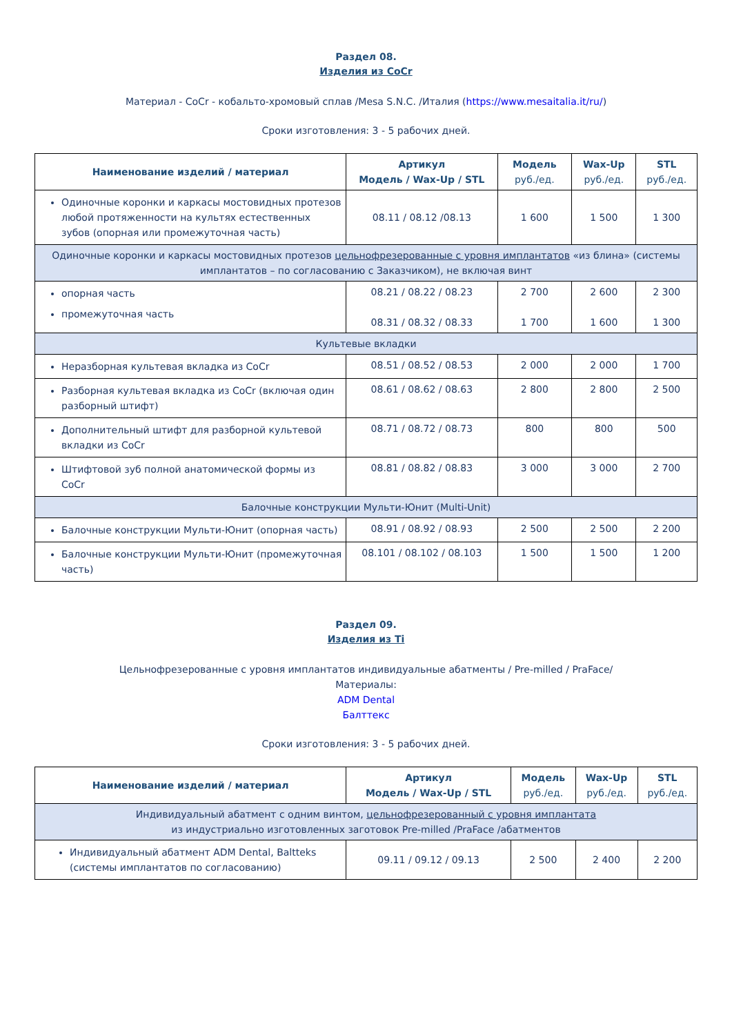Раздел 08.
Изделия из CoCr
Материал - CoCr - кобальто-хромовый сплав /Mesa S.N.C. /Италия (https://www.mesaitalia.it/ru/)
Сроки изготовления: 3 - 5 рабочих дней.
| Наименование изделий / материал | Артикул Модель / Wax-Up / STL | Модель руб./ед. | Wax-Up руб./ед. | STL руб./ед. |
| --- | --- | --- | --- | --- |
| Одиночные коронки и каркасы мостовидных протезов любой протяженности на культях естественных зубов (опорная или промежуточная часть) | 08.11 / 08.12 /08.13 | 1 600 | 1 500 | 1 300 |
| Одиночные коронки и каркасы мостовидных протезов цельнофрезерованные с уровня имплантатов «из блина» (системы имплантатов – по согласованию с Заказчиком), не включая винт | | | | |
| опорная часть промежуточная часть | 08.21 / 08.22 / 08.23 08.31 / 08.32 / 08.33 | 2 700 1 700 | 2 600 1 600 | 2 300 1 300 |
| Культевые вкладки | | | | |
| Неразборная культевая вкладка из CoCr | 08.51 / 08.52 / 08.53 | 2 000 | 2 000 | 1 700 |
| Разборная культевая вкладка из CoCr (включая один разборный штифт) | 08.61 / 08.62 / 08.63 | 2 800 | 2 800 | 2 500 |
| Дополнительный штифт для разборной культевой вкладки из CoCr | 08.71 / 08.72 / 08.73 | 800 | 800 | 500 |
| Штифтовой зуб полной анатомической формы из CoCr | 08.81 / 08.82 / 08.83 | 3 000 | 3 000 | 2 700 |
| Балочные конструкции Мульти-Юнит (Multi-Unit) | | | | |
| Балочные конструкции Мульти-Юнит (опорная часть) | 08.91 / 08.92 / 08.93 | 2 500 | 2 500 | 2 200 |
| Балочные конструкции Мульти-Юнит (промежуточная часть) | 08.101 / 08.102 / 08.103 | 1 500 | 1 500 | 1 200 |
Раздел 09.
Изделия из Ti
Цельнофрезерованные с уровня имплантатов индивидуальные абатменты / Pre-milled / PraFace/
Материалы:
ADM Dental
Балттекс
Сроки изготовления: 3 - 5 рабочих дней.
| Наименование изделий / материал | Артикул Модель / Wax-Up / STL | Модель руб./ед. | Wax-Up руб./ед. | STL руб./ед. |
| --- | --- | --- | --- | --- |
| Индивидуальный абатмент с одним винтом, цельнофрезерованный с уровня имплантата из индустриально изготовленных заготовок Pre-milled /PraFace /абатментов | | | | |
| Индивидуальный абатмент ADM Dental, Baltteks (системы имплантатов по согласованию) | 09.11 / 09.12 / 09.13 | 2 500 | 2 400 | 2 200 |